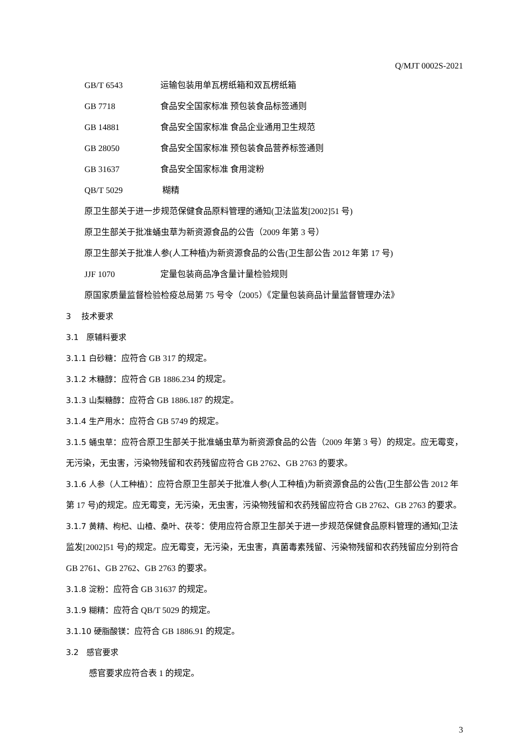Q/MJT 0002S-2021
GB/T 6543 运输包装用单瓦楞纸箱和双瓦楞纸箱
GB 7718 食品安全国家标准 预包装食品标签通则
GB 14881 食品安全国家标准 食品企业通用卫生规范
GB 28050 食品安全国家标准 预包装食品营养标签通则
GB 31637 食品安全国家标准 食用淀粉
QB/T 5029 糊精
原卫生部关于进一步规范保健食品原料管理的通知(卫法监发[2002]51 号)
原卫生部关于批准蛹虫草为新资源食品的公告（2009 年第 3 号）
原卫生部关于批准人参(人工种植)为新资源食品的公告(卫生部公告 2012 年第 17 号)
JJF 1070 定量包装商品净含量计量检验规则
原国家质量监督检验检疫总局第 75 号令（2005）《定量包装商品计量监督管理办法》
3　 技术要求
3.1　原辅料要求
3.1.1 白砂糖：应符合 GB 317 的规定。
3.1.2 木糖醇：应符合 GB 1886.234 的规定。
3.1.3 山梨糖醇：应符合 GB 1886.187 的规定。
3.1.4 生产用水：应符合 GB 5749 的规定。
3.1.5 蛹虫草：应符合原卫生部关于批准蛹虫草为新资源食品的公告（2009 年第 3 号）的规定。应无霉变，无污染，无虫害，污染物残留和农药残留应符合 GB 2762、GB 2763 的要求。
3.1.6 人参（人工种植）：应符合原卫生部关于批准人参(人工种植)为新资源食品的公告(卫生部公告 2012 年第 17 号)的规定。应无霉变，无污染，无虫害，污染物残留和农药残留应符合 GB 2762、GB 2763 的要求。
3.1.7 黄精、枸杞、山楂、桑叶、茯苓：使用应符合原卫生部关于进一步规范保健食品原料管理的通知(卫法监发[2002]51 号)的规定。应无霉变，无污染，无虫害，真菌毒素残留、污染物残留和农药残留应分别符合 GB 2761、GB 2762、GB 2763 的要求。
3.1.8 淀粉：应符合 GB 31637 的规定。
3.1.9 糊精：应符合 QB/T 5029 的规定。
3.1.10 硬脂酸镁：应符合 GB 1886.91 的规定。
3.2　感官要求
感官要求应符合表 1 的规定。
3